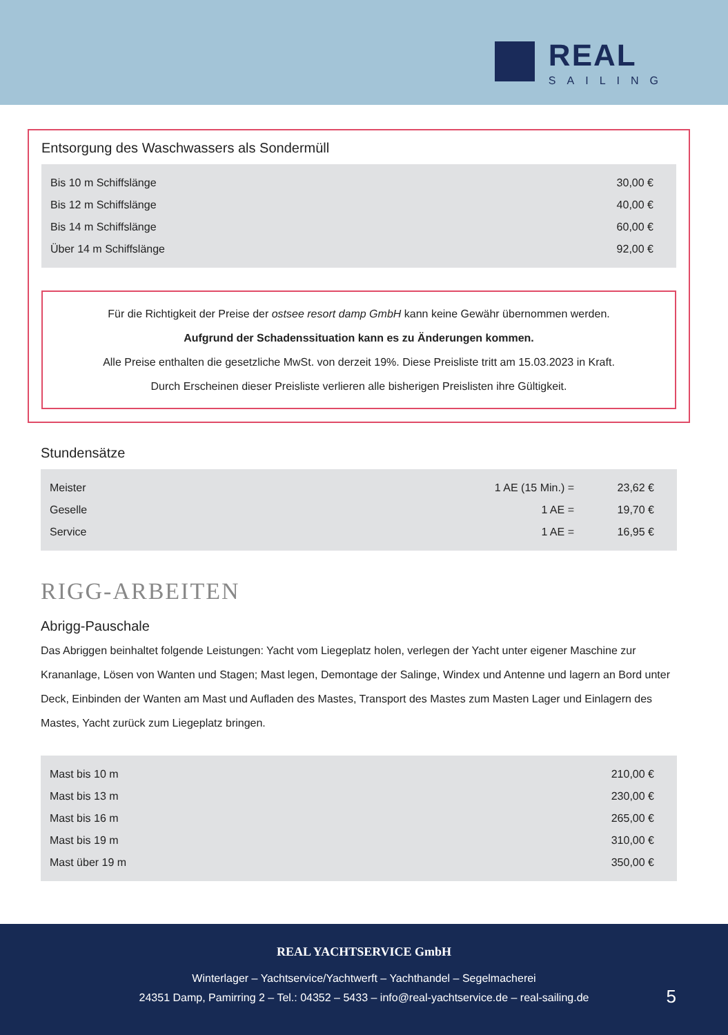REAL
SAILING
Entsorgung des Waschwassers als Sondermüll
| Bis 10 m Schiffslänge | 30,00 € |
| Bis 12 m Schiffslänge | 40,00 € |
| Bis 14 m Schiffslänge | 60,00 € |
| Über 14 m Schiffslänge | 92,00 € |
Für die Richtigkeit der Preise der ostsee resort damp GmbH kann keine Gewähr übernommen werden.
Aufgrund der Schadenssituation kann es zu Änderungen kommen.
Alle Preise enthalten die gesetzliche MwSt. von derzeit 19%. Diese Preisliste tritt am 15.03.2023 in Kraft.
Durch Erscheinen dieser Preisliste verlieren alle bisherigen Preislisten ihre Gültigkeit.
Stundensätze
| Meister | 1 AE (15 Min.) = | 23,62 € |
| Geselle | 1 AE = | 19,70 € |
| Service | 1 AE = | 16,95 € |
RIGG-ARBEITEN
Abrigg-Pauschale
Das Abriggen beinhaltet folgende Leistungen: Yacht vom Liegeplatz holen, verlegen der Yacht unter eigener Maschine zur Krananlage, Lösen von Wanten und Stagen; Mast legen, Demontage der Salinge, Windex und Antenne und lagern an Bord unter Deck, Einbinden der Wanten am Mast und Aufladen des Mastes, Transport des Mastes zum Masten Lager und Einlagern des Mastes, Yacht zurück zum Liegeplatz bringen.
| Mast bis 10 m | 210,00 € |
| Mast bis 13 m | 230,00 € |
| Mast bis 16 m | 265,00 € |
| Mast bis 19 m | 310,00 € |
| Mast über 19 m | 350,00 € |
REAL YACHTSERVICE GmbH
Winterlager – Yachtservice/Yachtwerft – Yachthandel – Segelmacherei
24351 Damp, Pamirring 2 – Tel.: 04352 – 5433 – info@real-yachtservice.de – real-sailing.de
5